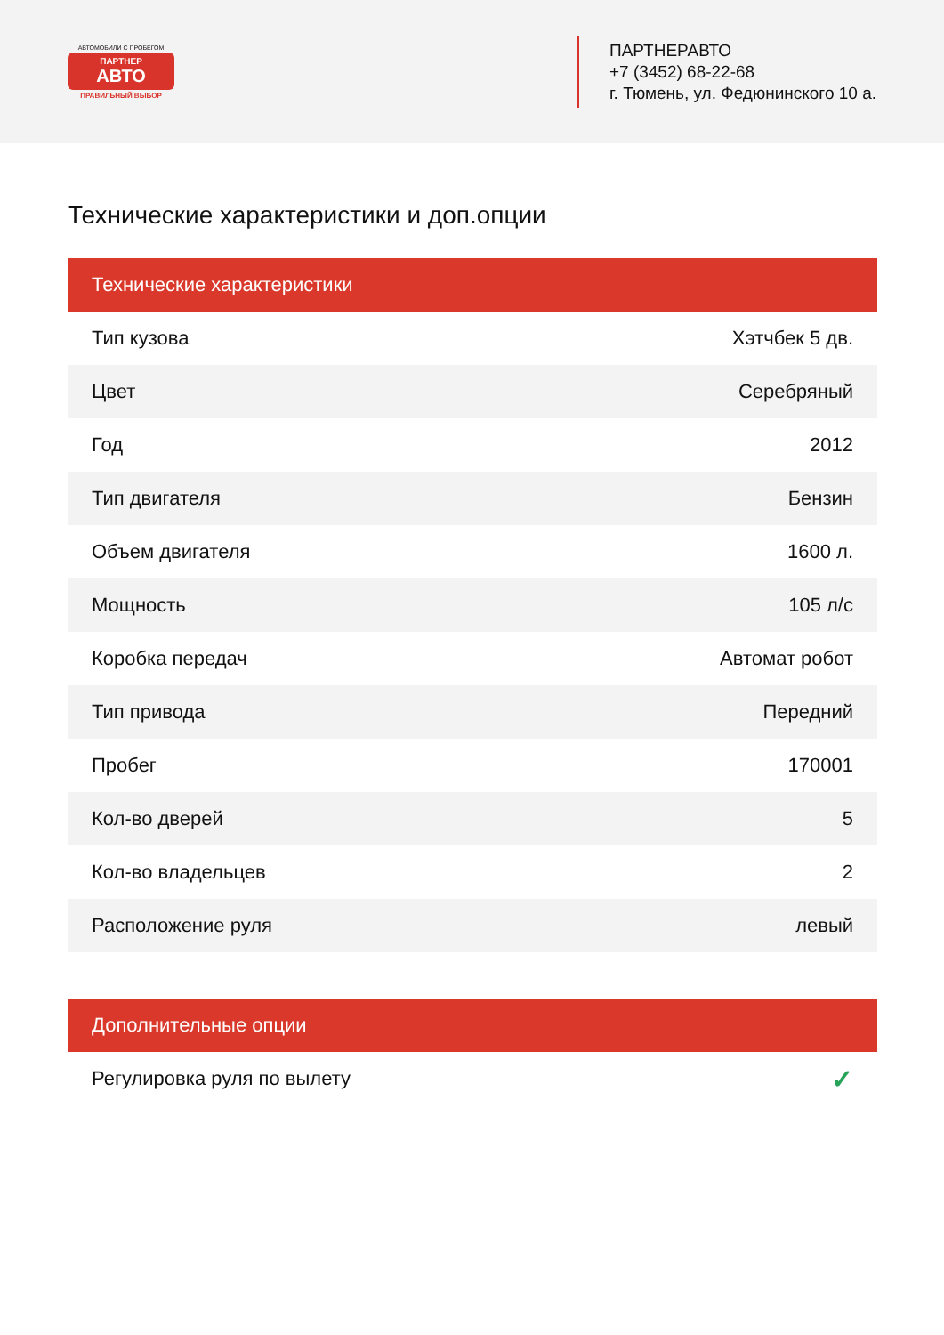АВТОМОБИЛИ С ПРОБЕГОМ
ПАРТНЕР
АВТО
ПРАВИЛЬНЫЙ ВЫБОР
ПАРТНЕРАВТО
+7 (3452) 68-22-68
г. Тюмень, ул. Федюнинского 10 а.
Технические характеристики и доп.опции
| Технические характеристики | |
| --- | --- |
| Тип кузова | Хэтчбек 5 дв. |
| Цвет | Серебряный |
| Год | 2012 |
| Тип двигателя | Бензин |
| Объем двигателя | 1600 л. |
| Мощность | 105 л/с |
| Коробка передач | Автомат робот |
| Тип привода | Передний |
| Пробег | 170001 |
| Кол-во дверей | 5 |
| Кол-во владельцев | 2 |
| Расположение руля | левый |
| Дополнительные опции | |
| --- | --- |
| Регулировка руля по вылету | ✓ |